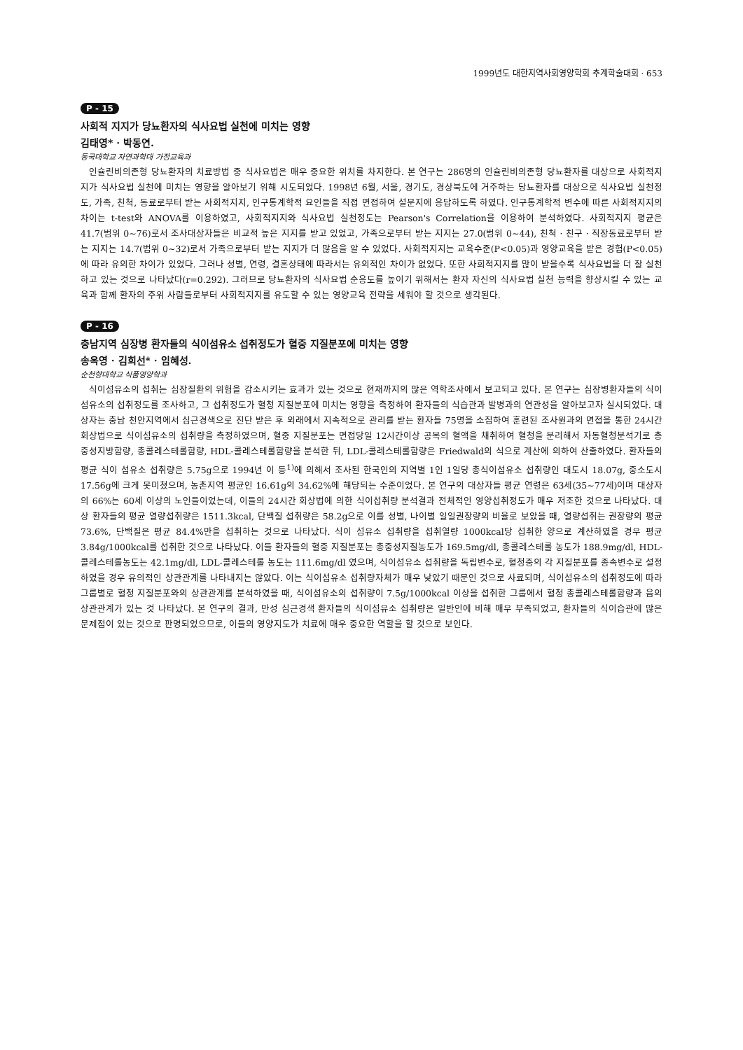1999년도 대한지역사회영양학회 추계학술대회 · 653
P - 15
사회적 지지가 당뇨환자의 식사요법 실천에 미치는 영향
김태영* · 박동연.
동국대학교 자연과학대 가정교육과
인슐린비의존형 당뇨환자의 치료방법 중 식사요법은 매우 중요한 위치를 차지한다. 본 연구는 286명의 인슐린비의존형 당뇨환자를 대상으로 사회적지지가 식사요법 실천에 미치는 영향을 알아보기 위해 시도되었다. 1998년 6월, 서울, 경기도, 경상북도에 거주하는 당뇨환자를 대상으로 식사요법 실천정도, 가족, 친척, 동료로부터 받는 사회적지지, 인구통계학적 요인들을 직접 면접하여 설문지에 응답하도록 하였다. 인구통계학적 변수에 따른 사회적지지의 차이는 t-test와 ANOVA를 이용하였고, 사회적지지와 식사요법 실천정도는 Pearson's Correlation을 이용하여 분석하였다. 사회적지지 평균은 41.7(범위 0~76)로서 조사대상자들은 비교적 높은 지지를 받고 있었고, 가족으로부터 받는 지지는 27.0(범위 0~44), 친척 · 친구 · 직장동료로부터 받는 지지는 14.7(범위 0~32)로서 가족으로부터 받는 지지가 더 많음을 알 수 있었다. 사회적지지는 교육수준(P<0.05)과 영양교육을 받은 경험(P<0.05)에 따라 유의한 차이가 있었다. 그러나 성별, 연령, 결혼상태에 따라서는 유의적인 차이가 없었다. 또한 사회적지지를 많이 받을수록 식사요법을 더 잘 실천하고 있는 것으로 나타났다(r=0.292). 그러므로 당뇨환자의 식사요법 순응도를 높이기 위해서는 환자 자신의 식사요법 실천 능력을 향상시킬 수 있는 교육과 함께 환자의 주위 사람들로부터 사회적지지를 유도할 수 있는 영양교육 전략을 세워야 할 것으로 생각된다.
P - 16
충남지역 심장병 환자들의 식이섬유소 섭취정도가 혈중 지질분포에 미치는 영향
송옥영 · 김희선* · 임혜성.
순천향대학교 식품영양학과
식이섬유소의 섭취는 심장질환의 위험을 감소시키는 효과가 있는 것으로 현재까지의 많은 역학조사에서 보고되고 있다. 본 연구는 심장병환자들의 식이섬유소의 섭취정도를 조사하고, 그 섭취정도가 혈청 지질분포에 미치는 영향을 측정하여 환자들의 식습관과 발병과의 연관성을 알아보고자 실시되었다. 대상자는 충남 천안지역에서 심근경색으로 진단 받은 후 외래에서 지속적으로 관리를 받는 환자들 75명을 소집하여 훈련된 조사원과의 면접을 통한 24시간 회상법으로 식이섬유소의 섭취량을 측정하였으며, 혈중 지질분포는 면접당일 12시간이상 공복의 혈액을 채취하여 혈청을 분리해서 자동혈청분석기로 총중성지방함량, 총콜레스테롤함량, HDL-콜레스테롤함량을 분석한 뒤, LDL-콜레스테롤함량은 Friedwald의 식으로 계산에 의하여 산출하였다. 환자들의 평균 식이 섬유소 섭취량은 5.75g으로 1994년 이 등<sup>1)</sup>에 의해서 조사된 한국인의 지역별 1인 1일당 총식이섬유소 섭취량인 대도시 18.07g, 중소도시 17.56g에 크게 못미쳤으며, 농촌지역 평균인 16.61g의 34.62%에 해당되는 수준이었다. 본 연구의 대상자들 평균 연령은 63세(35~77세)이며 대상자의 66%는 60세 이상의 노인들이었는데, 이들의 24시간 회상법에 의한 식이섭취량 분석결과 전체적인 영양섭취정도가 매우 저조한 것으로 나타났다. 대상 환자들의 평균 열량섭취량은 1511.3kcal, 단백질 섭취량은 58.2g으로 이를 성별, 나이별 일일권장량의 비율로 보았을 때, 열량섭취는 권장량의 평균 73.6%, 단백질은 평균 84.4%만을 섭취하는 것으로 나타났다. 식이 섬유소 섭취량을 섭취열량 1000kcal당 섭취한 양으로 계산하였을 경우 평균 3.84g/1000kcal를 섭취한 것으로 나타났다. 이들 환자들의 혈중 지질분포는 총중성지질농도가 169.5mg/dl, 총콜레스테롤 농도가 188.9mg/dl, HDL-콜레스테롤농도는 42.1mg/dl, LDL-콜레스테롤 농도는 111.6mg/dl 였으며, 식이섬유소 섭취량을 독립변수로, 혈청중의 각 지질분포를 종속변수로 설정하였을 경우 유의적인 상관관계를 나타내지는 않았다. 이는 식이섬유소 섭취량자체가 매우 낮았기 때문인 것으로 사료되며, 식이섬유소의 섭취정도에 따라 그룹별로 혈청 지질분포와의 상관관계를 분석하였을 때, 식이섬유소의 섭취량이 7.5g/1000kcal 이상을 섭취한 그룹에서 혈청 총콜레스테롤함량과 음의 상관관계가 있는 것 나타났다. 본 연구의 결과, 만성 심근경색 환자들의 식이섬유소 섭취량은 일반인에 비해 매우 부족되었고, 환자들의 식이습관에 많은 문제점이 있는 것으로 판명되었으므로, 이들의 영양지도가 치료에 매우 중요한 역할을 할 것으로 보인다.